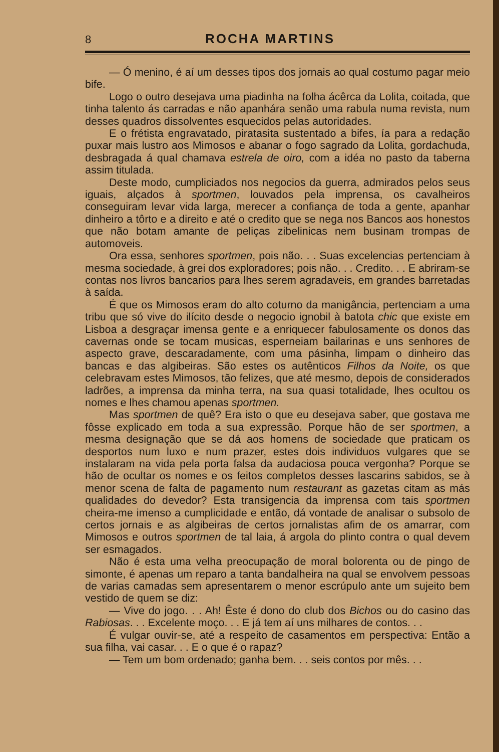8 ROCHA MARTINS
— Ó menino, é aí um desses tipos dos jornais ao qual costumo pagar meio bife.
Logo o outro desejava uma piadinha na folha ácêrca da Lolita, coitada, que tinha talento ás carradas e não apanhára senão uma rabula numa revista, num desses quadros dissolventes esquecidos pelas autoridades.
E o frétista engravatado, piratasita sustentado a bifes, ía para a redação puxar mais lustro aos Mimosos e abanar o fogo sagrado da Lolita, gordachuda, desbragada á qual chamava estrela de oiro, com a idéa no pasto da taberna assim titulada.
Deste modo, cumpliciados nos negocios da guerra, admirados pelos seus iguais, alçados à sportmen, louvados pela imprensa, os cavalheiros conseguiram levar vida larga, merecer a confiança de toda a gente, apanhar dinheiro a tôrto e a direito e até o credito que se nega nos Bancos aos honestos que não botam amante de peliças zibelinicas nem businam trompas de automoveis.
Ora essa, senhores sportmen, pois não. . . Suas excelencias pertenciam à mesma sociedade, à grei dos exploradores; pois não. . . Credito. . . E abriram-se contas nos livros bancarios para lhes serem agradaveis, em grandes barretadas à saída.
É que os Mimosos eram do alto coturno da manigância, pertenciam a uma tribu que só vive do ilícito desde o negocio ignobil à batota chic que existe em Lisboa a desgraçar imensa gente e a enriquecer fabulosamente os donos das cavernas onde se tocam musicas, esperneiam bailarinas e uns senhores de aspecto grave, descaradamente, com uma pásinha, limpam o dinheiro das bancas e das algibeiras. São estes os autênticos Filhos da Noite, os que celebravam estes Mimosos, tão felizes, que até mesmo, depois de considerados ladrões, a imprensa da minha terra, na sua quasi totalidade, lhes ocultou os nomes e lhes chamou apenas sportmen.
Mas sportmen de quê? Era isto o que eu desejava saber, que gostava me fôsse explicado em toda a sua expressão. Porque hão de ser sportmen, a mesma designação que se dá aos homens de sociedade que praticam os desportos num luxo e num prazer, estes dois individuos vulgares que se instalaram na vida pela porta falsa da audaciosa pouca vergonha? Porque se hão de ocultar os nomes e os feitos completos desses lascarins sabidos, se à menor scena de falta de pagamento num restaurant as gazetas citam as más qualidades do devedor? Esta transigencia da imprensa com tais sportmen cheira-me imenso a cumplicidade e então, dá vontade de analisar o subsolo de certos jornais e as algibeiras de certos jornalistas afim de os amarrar, com Mimosos e outros sportmen de tal laia, á argola do plinto contra o qual devem ser esmagados.
Não é esta uma velha preocupação de moral bolorenta ou de pingo de simonte, é apenas um reparo a tanta bandalheira na qual se envolvem pessoas de varias camadas sem apresentarem o menor escrúpulo ante um sujeito bem vestido de quem se diz:
— Vive do jogo. . . Ah! Êste é dono do club dos Bichos ou do casino das Rabiosas. . . Excelente moço. . . E já tem aí uns milhares de contos. . .
É vulgar ouvir-se, até a respeito de casamentos em perspectiva: Então a sua filha, vai casar. . . E o que é o rapaz?
— Tem um bom ordenado; ganha bem. . . seis contos por mês. . .